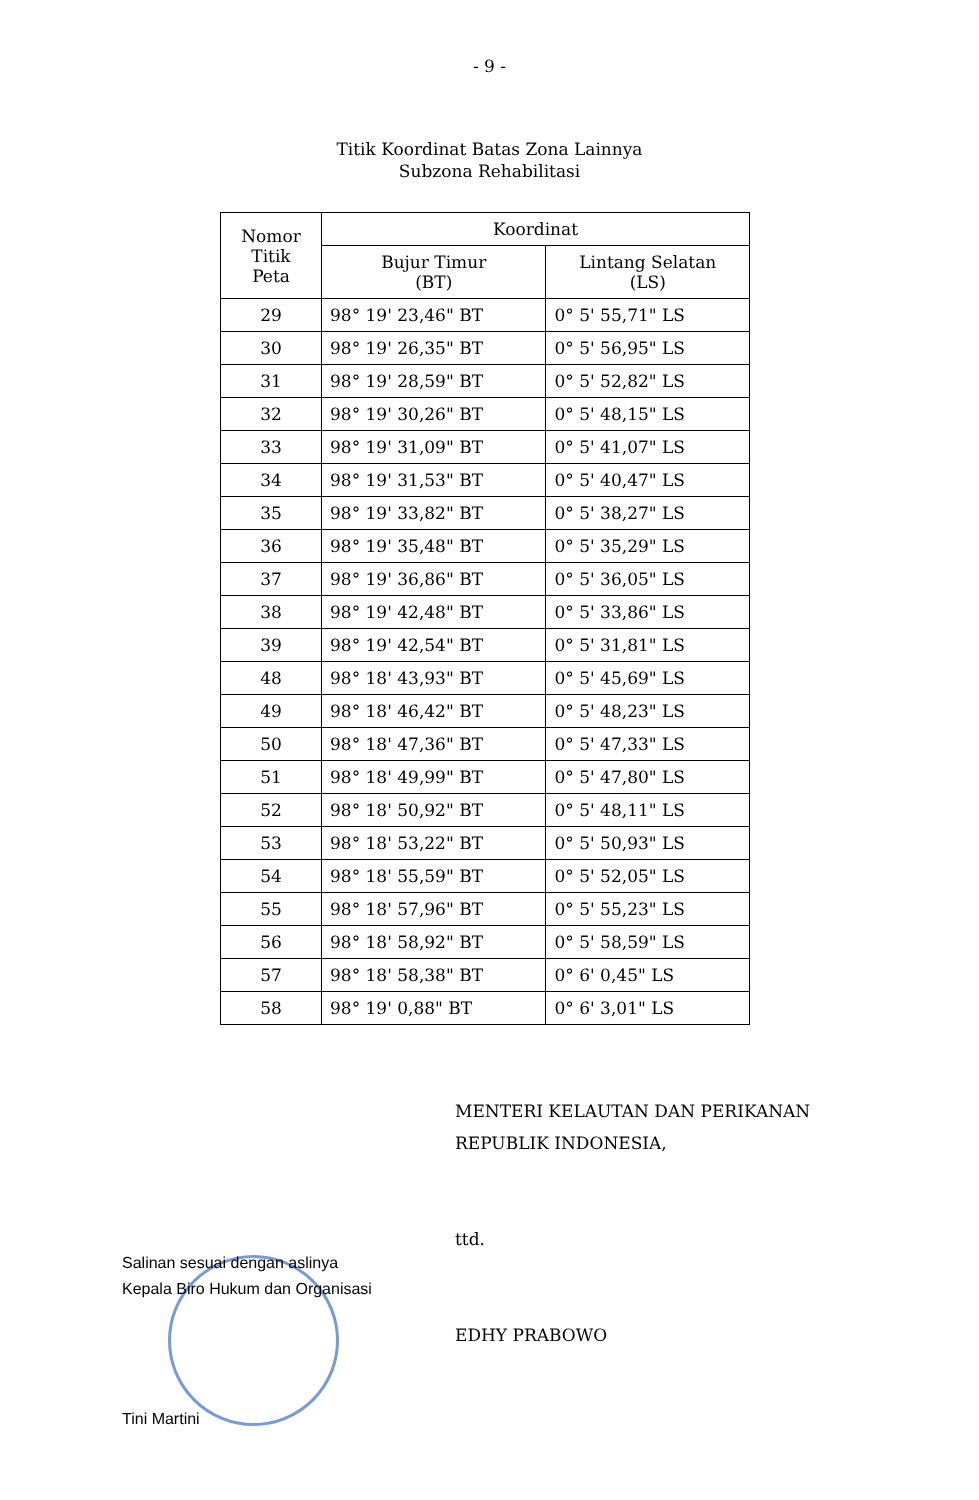- 9 -
Titik Koordinat Batas Zona Lainnya
Subzona Rehabilitasi
| Nomor Titik Peta | Koordinat | |
| --- | --- | --- |
| | Bujur Timur (BT) | Lintang Selatan (LS) |
| 29 | 98° 19' 23,46" BT | 0° 5' 55,71" LS |
| 30 | 98° 19' 26,35" BT | 0° 5' 56,95" LS |
| 31 | 98° 19' 28,59" BT | 0° 5' 52,82" LS |
| 32 | 98° 19' 30,26" BT | 0° 5' 48,15" LS |
| 33 | 98° 19' 31,09" BT | 0° 5' 41,07" LS |
| 34 | 98° 19' 31,53" BT | 0° 5' 40,47" LS |
| 35 | 98° 19' 33,82" BT | 0° 5' 38,27" LS |
| 36 | 98° 19' 35,48" BT | 0° 5' 35,29" LS |
| 37 | 98° 19' 36,86" BT | 0° 5' 36,05" LS |
| 38 | 98° 19' 42,48" BT | 0° 5' 33,86" LS |
| 39 | 98° 19' 42,54" BT | 0° 5' 31,81" LS |
| 48 | 98° 18' 43,93" BT | 0° 5' 45,69" LS |
| 49 | 98° 18' 46,42" BT | 0° 5' 48,23" LS |
| 50 | 98° 18' 47,36" BT | 0° 5' 47,33" LS |
| 51 | 98° 18' 49,99" BT | 0° 5' 47,80" LS |
| 52 | 98° 18' 50,92" BT | 0° 5' 48,11" LS |
| 53 | 98° 18' 53,22" BT | 0° 5' 50,93" LS |
| 54 | 98° 18' 55,59" BT | 0° 5' 52,05" LS |
| 55 | 98° 18' 57,96" BT | 0° 5' 55,23" LS |
| 56 | 98° 18' 58,92" BT | 0° 5' 58,59" LS |
| 57 | 98° 18' 58,38" BT | 0° 6' 0,45" LS |
| 58 | 98° 19' 0,88" BT | 0° 6' 3,01" LS |
MENTERI KELAUTAN DAN PERIKANAN
REPUBLIK INDONESIA,
ttd.
EDHY PRABOWO
Salinan sesuai dengan aslinya
Kepala Biro Hukum dan Organisasi
Tini Martini